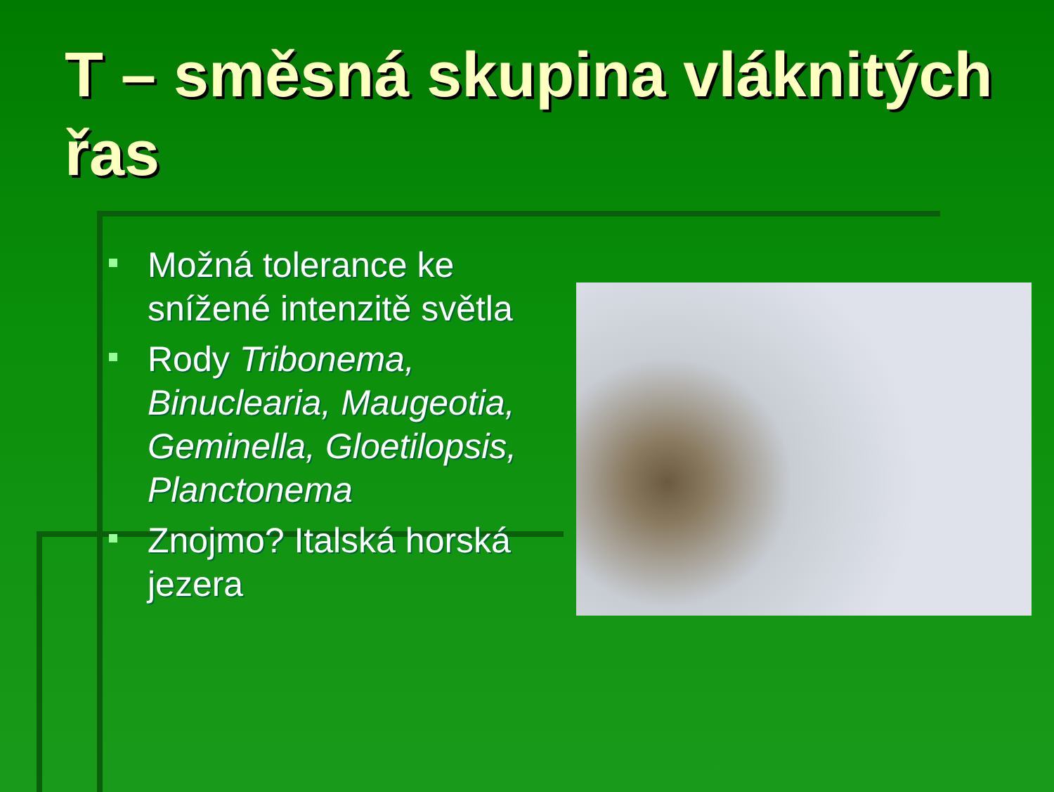T – směsná skupina vláknitých řas
Možná tolerance ke snížené intenzitě světla
Rody Tribonema, Binuclearia, Maugeotia, Geminella, Gloetilopsis, Planctonema
Znojmo? Italská horská jezera